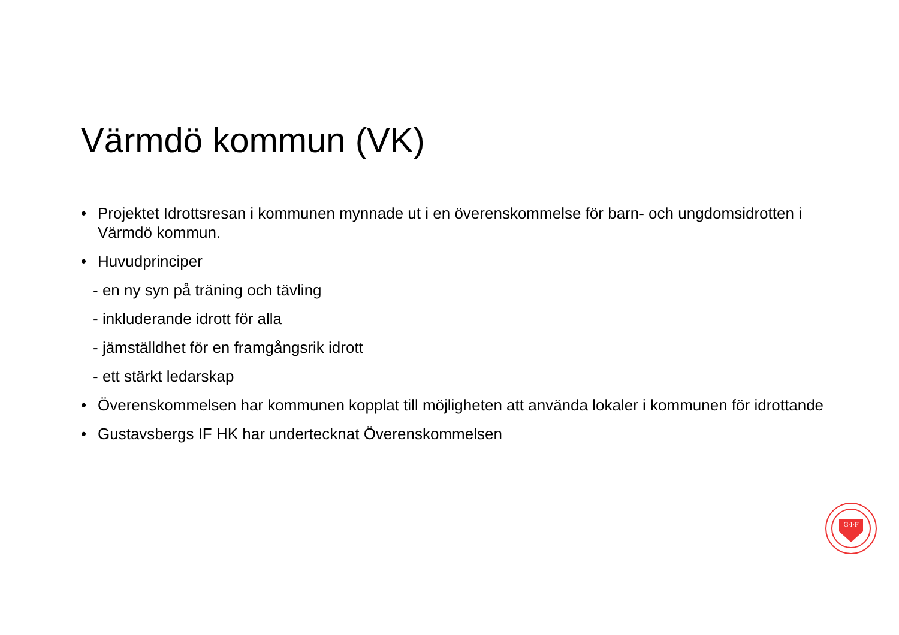Värmdö kommun (VK)
• Projektet Idrottsresan i kommunen mynnade ut i en överenskommelse för barn- och ungdomsidrotten i Värmdö kommun.
• Huvudprinciper
- en ny syn på träning och tävling
- inkluderande idrott för alla
- jämställdhet för en framgångsrik idrott
- ett stärkt ledarskap
• Överenskommelsen har kommunen kopplat till möjligheten att använda lokaler i kommunen för idrottande
• Gustavsbergs IF HK har undertecknat Överenskommelsen
G·I·F